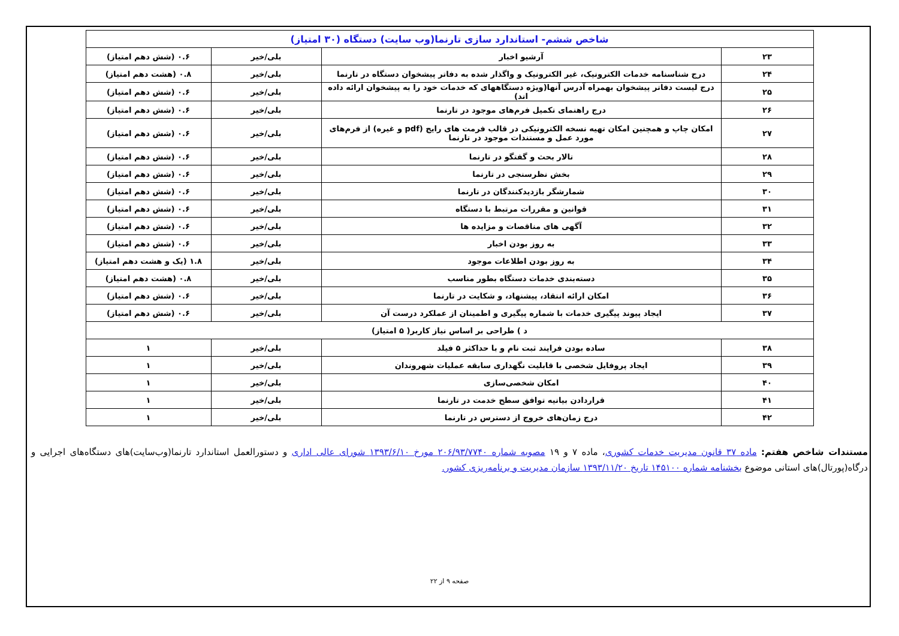| شاخص ششم- استاندارد سازی تارنما(وب سایت) دستگاه (۳۰ امتیاز) | | | |
| --- | --- | --- | --- |
| ۲۳ | آرشیو اخبار | بلی/خیر | ۰.۶ (شش دهم امتیاز) |
| ۲۴ | درج شناسنامه خدمات الکترونیک، غیر الکترونیک و واگذار شده به دفاتر پیشخوان دستگاه در تارنما | بلی/خیر | ۰.۸ (هشت دهم امتیاز) |
| ۲۵ | درج لیست دفاتر پیشخوان بهمراه آدرس آنها(ویژه دستگاههای که خدمات خود را به پیشخوان ارائه داده اند) | بلی/خیر | ۰.۶ (شش دهم امتیاز) |
| ۲۶ | درج راهنمای تکمیل فرم‌های موجود در تارنما | بلی/خیر | ۰.۶ (شش دهم امتیاز) |
| ۲۷ | امکان چاپ و همچنین امکان تهیه نسخه الکترونیکی در قالب فرمت های رایج (pdf و غیره) از فرم‌های مورد عمل و مستندات موجود در تارنما | بلی/خیر | ۰.۶ (شش دهم امتیاز) |
| ۲۸ | تالار بحث و گفتگو در تارنما | بلی/خیر | ۰.۶ (شش دهم امتیاز) |
| ۲۹ | بخش نظرسنجی در تارنما | بلی/خیر | ۰.۶ (شش دهم امتیاز) |
| ۳۰ | شمارشگر بازدیدکنندگان در تارنما | بلی/خیر | ۰.۶ (شش دهم امتیاز) |
| ۳۱ | قوانین و مقررات مرتبط با دستگاه | بلی/خیر | ۰.۶ (شش دهم امتیاز) |
| ۳۲ | آگهی های مناقصات و مزایده ها | بلی/خیر | ۰.۶ (شش دهم امتیاز) |
| ۳۳ | به روز بودن اخبار | بلی/خیر | ۰.۶ (شش دهم امتیاز) |
| ۳۴ | به روز بودن اطلاعات موجود | بلی/خیر | ۱.۸ (یک و هشت دهم امتیاز) |
| ۳۵ | دسته‌بندی خدمات دستگاه بطور مناسب | بلی/خیر | ۰.۸ (هشت دهم امتیاز) |
| ۳۶ | امکان ارائه انتقاد، پیشنهاد، و شکایت در تارنما | بلی/خیر | ۰.۶ (شش دهم امتیاز) |
| ۳۷ | ایجاد پیوند پیگیری خدمات با شماره پیگیری و اطمینان از عملکرد درست آن | بلی/خیر | ۰.۶ (شش دهم امتیاز) |
| د ) طراحی بر اساس نیاز کاربر( ۵ امتیاز) | | | |
| ۳۸ | ساده بودن فرایند ثبت نام و با حداکثر ۵ فیلد | بلی/خیر | ۱ |
| ۳۹ | ایجاد پروفایل شخصی با قابلیت نگهداری سابقه عملیات شهروندان | بلی/خیر | ۱ |
| ۴۰ | امکان شخصی‌سازی | بلی/خیر | ۱ |
| ۴۱ | قراردادن بیانیه توافق سطح خدمت در تارنما | بلی/خیر | ۱ |
| ۴۲ | درج زمان‌های خروج از دسترس در تارنما | بلی/خیر | ۱ |
مستندات شاخص هفتم: ماده ۳۷ قانون مدیریت خدمات کشوری، ماده ۷ و ۱۹ مصوبه شماره ۲۰۶/۹۳/۷۷۴۰ مورخ ۱۳۹۳/۶/۱۰ شورای عالی اداری و دستورالعمل استاندارد تارنما(وب‌سایت)های دستگاه‌های اجرایی و درگاه(پورتال)های استانی موضوع بخشنامه شماره ۱۴۵۱۰۰ تاریخ ۱۳۹۳/۱۱/۲۰ سازمان مدیریت و برنامه‌ریزی کشور.
صفحه ۹ از ۲۲